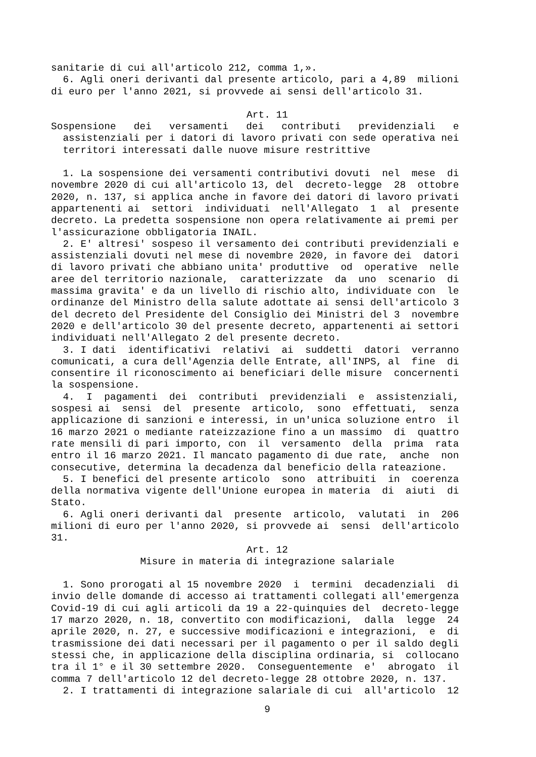sanitarie di cui all'articolo 212, comma 1,». 6. Agli oneri derivanti dal presente articolo, pari a 4,89 milioni di euro per l'anno 2021, si provvede ai sensi dell'articolo 31.
Art. 11
Sospensione dei versamenti dei contributi previdenziali e assistenziali per i datori di lavoro privati con sede operativa nei territori interessati dalle nuove misure restrittive
1. La sospensione dei versamenti contributivi dovuti nel mese di novembre 2020 di cui all'articolo 13, del decreto-legge 28 ottobre 2020, n. 137, si applica anche in favore dei datori di lavoro privati appartenenti ai settori individuati nell'Allegato 1 al presente decreto. La predetta sospensione non opera relativamente ai premi per l'assicurazione obbligatoria INAIL. 2. E' altresi' sospeso il versamento dei contributi previdenziali e assistenziali dovuti nel mese di novembre 2020, in favore dei datori di lavoro privati che abbiano unita' produttive od operative nelle aree del territorio nazionale, caratterizzate da uno scenario di massima gravita' e da un livello di rischio alto, individuate con le ordinanze del Ministro della salute adottate ai sensi dell'articolo 3 del decreto del Presidente del Consiglio dei Ministri del 3 novembre 2020 e dell'articolo 30 del presente decreto, appartenenti ai settori individuati nell'Allegato 2 del presente decreto. 3. I dati identificativi relativi ai suddetti datori verranno comunicati, a cura dell'Agenzia delle Entrate, all'INPS, al fine di consentire il riconoscimento ai beneficiari delle misure concernenti la sospensione. 4. I pagamenti dei contributi previdenziali e assistenziali, sospesi ai sensi del presente articolo, sono effettuati, senza applicazione di sanzioni e interessi, in un'unica soluzione entro il 16 marzo 2021 o mediante rateizzazione fino a un massimo di quattro rate mensili di pari importo, con il versamento della prima rata entro il 16 marzo 2021. Il mancato pagamento di due rate, anche non consecutive, determina la decadenza dal beneficio della rateazione. 5. I benefici del presente articolo sono attribuiti in coerenza della normativa vigente dell'Unione europea in materia di aiuti di Stato. 6. Agli oneri derivanti dal presente articolo, valutati in 206 milioni di euro per l'anno 2020, si provvede ai sensi dell'articolo 31.
Art. 12
Misure in materia di integrazione salariale
1. Sono prorogati al 15 novembre 2020 i termini decadenziali di invio delle domande di accesso ai trattamenti collegati all'emergenza Covid-19 di cui agli articoli da 19 a 22-quinquies del decreto-legge 17 marzo 2020, n. 18, convertito con modificazioni, dalla legge 24 aprile 2020, n. 27, e successive modificazioni e integrazioni, e di trasmissione dei dati necessari per il pagamento o per il saldo degli stessi che, in applicazione della disciplina ordinaria, si collocano tra il 1° e il 30 settembre 2020. Conseguentemente e' abrogato il comma 7 dell'articolo 12 del decreto-legge 28 ottobre 2020, n. 137. 2. I trattamenti di integrazione salariale di cui all'articolo 12
9